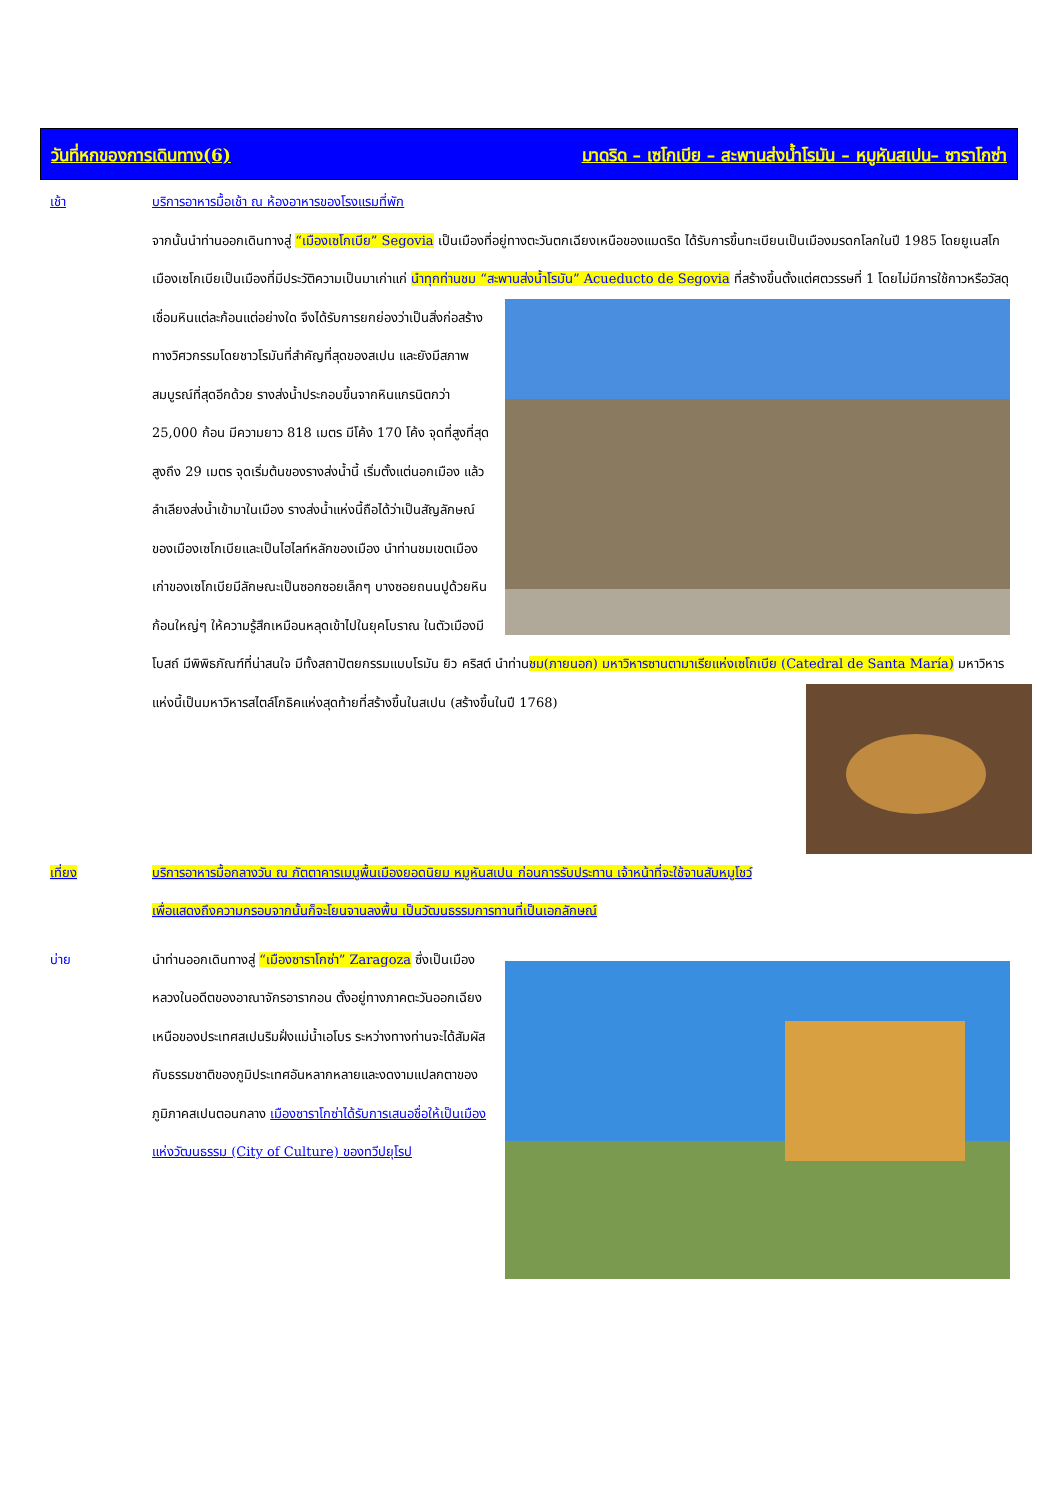วันที่หกของการเดินทาง(6) มาดริด – เซโกเบีย – สะพานส่งน้ำโรมัน – หมูหันสเปน– ซาราโกซ่า
เช้า บริการอาหารมื้อเช้า ณ ห้องอาหารของโรงแรมที่พัก
จากนั้นนำท่านออกเดินทางสู่ “เมืองเซโกเบีย” Segovia เป็นเมืองที่อยู่ทางตะวันตกเฉียงเหนือของแมดริด ได้รับการขึ้นทะเบียนเป็นเมืองมรดกโลกในปี 1985 โดยยูเนสโก เมืองเซโกเบียเป็นเมืองที่มีประวัติความเป็นมาเก่าแก่ นำทุกท่านชม “สะพานส่งน้ำโรมัน” Acueducto de Segovia ที่สร้างขึ้นตั้งแต่ศตวรรษที่ 1 โดยไม่มีการใช้กาวหรือวัสดุเชื่อมหินแต่ละก้อนแต่อย่างใด จึงได้รับการยกย่องว่าเป็นสิ่งก่อสร้างทางวิศวกรรมโดยชาวโรมันที่สำคัญที่สุดของสเปน และยังมีสภาพสมบูรณ์ที่สุดอีกด้วย รางส่งน้ำประกอบขึ้นจากหินแกรนิตกว่า 25,000 ก้อน มีความยาว 818 เมตร มีโค้ง 170 โค้ง จุดที่สูงที่สุดสูงถึง 29 เมตร จุดเริ่มต้นของรางส่งน้ำนี้ เริ่มตั้งแต่นอกเมือง แล้วลำเลียงส่งน้ำเข้ามาในเมือง รางส่งน้ำแห่งนี้ถือได้ว่าเป็นสัญลักษณ์ของเมืองเซโกเบียและเป็นไฮไลท์หลักของเมือง นำท่านชมเขตเมืองเก่าของเซโกเบียมีลักษณะเป็นซอกซอยเล็กๆ บางซอยถนนปูด้วยหินก้อนใหญ่ๆ ให้ความรู้สึกเหมือนหลุดเข้าไปในยุคโบราณ ในตัวเมืองมีโบสถ์ มีพิพิธภัณฑ์ที่น่าสนใจ มีทั้งสถาปัตยกรรมแบบโรมัน ยิว คริสต์ นำท่านชม(ภายนอก) มหาวิหารซานตามาเรียแห่งเซโกเบีย (Catedral de Santa María) มหาวิหารแห่งนี้เป็นมหาวิหารสไตล์โกธิคแห่งสุดท้ายที่สร้างขึ้นในสเปน (สร้างขึ้นในปี 1768)
เที่ยง บริการอาหารมื้อกลางวัน ณ ภัตตาคารเมนูพื้นเมืองยอดนิยม หมูหันสเปน ก่อนการรับประทาน เจ้าหน้าที่จะใช้จานสับหมูโชว์เพื่อแสดงถึงความกรอบจากนั้นก็จะโยนจานลงพื้น เป็นวัฒนธรรมการทานที่เป็นเอกลักษณ์
บ่าย นำท่านออกเดินทางสู่ “เมืองซาราโกซ่า” Zaragoza ซึ่งเป็นเมืองหลวงในอดีตของอาณาจักรอารากอน ตั้งอยู่ทางภาคตะวันออกเฉียงเหนือของประเทศสเปนริมฝั่งแม่น้ำเอโบร ระหว่างทางท่านจะได้สัมผัสกับธรรมชาติของภูมิประเทศอันหลากหลายและงดงามแปลกตาของภูมิภาคสเปนตอนกลาง เมืองซาราโกซ่าได้รับการเสนอชื่อให้เป็นเมืองแห่งวัฒนธรรม (City of Culture) ของทวีปยุโรป